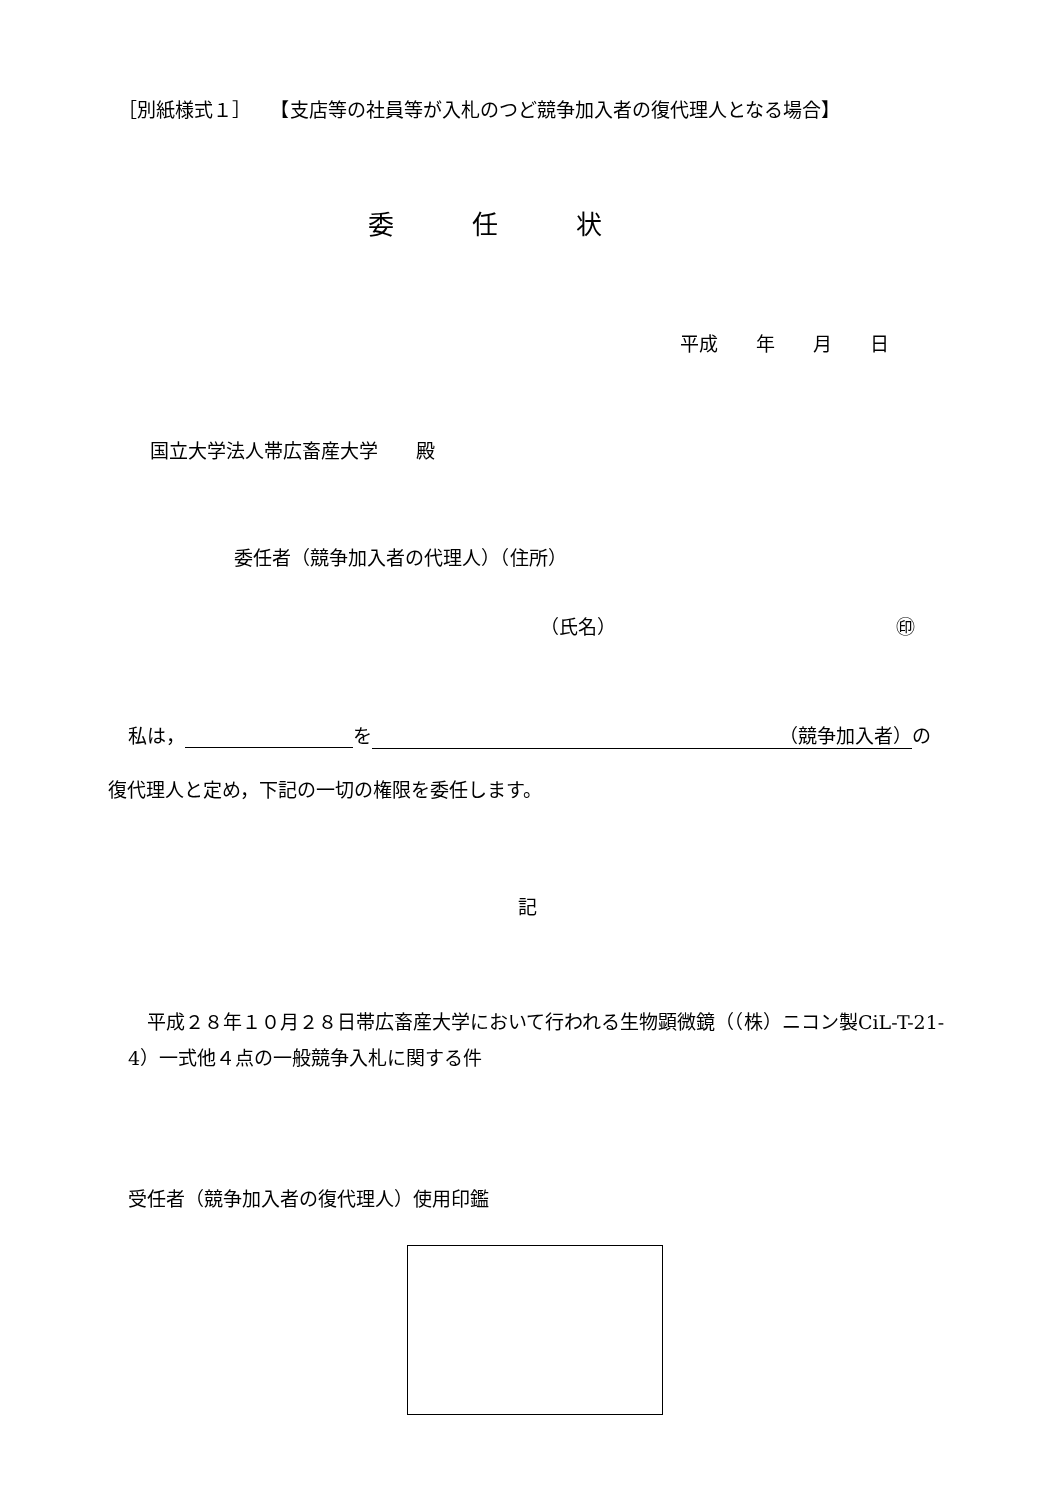［別紙様式１］　　【支店等の社員等が入札のつど競争加入者の復代理人となる場合】
委　　　任　　　状
平成　　年　　月　　日
国立大学法人帯広畜産大学　　殿
委任者（競争加入者の代理人）（住所）
（氏名） ㊞
私は， を （競争加入者） の
復代理人と定め，下記の一切の権限を委任します。
記
　平成２８年１０月２８日帯広畜産大学において行われる生物顕微鏡（（株）ニコン製CiL-T-21-4）一式他４点の一般競争入札に関する件
受任者（競争加入者の復代理人）使用印鑑